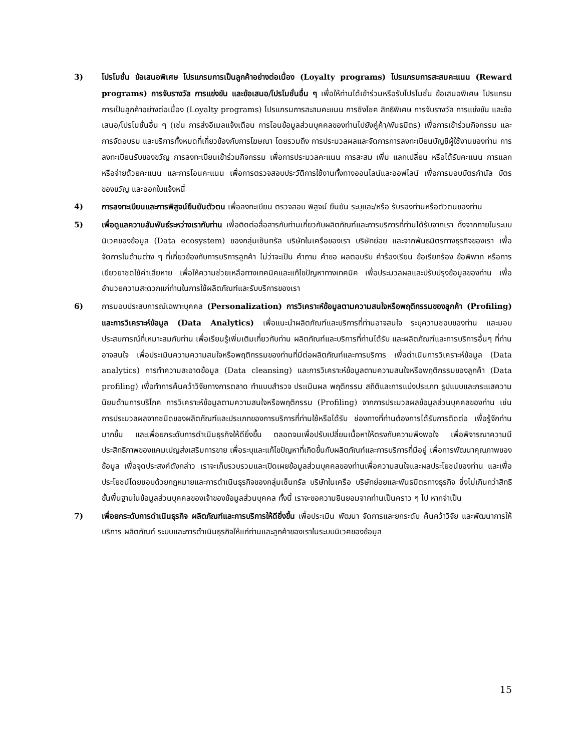3) โปรโมชั่น ข้อเสนอพิเศษ โปรแกรมการเป็นลูกค้าอย่างต่อเนื่อง (Loyalty programs) โปรแกรมการสะสมคะแนน (Reward programs) การจับรางวัล การแข่งขัน และข้อเสนอ/โปรโมชั่นอื่น ๆ เพื่อให้ท่านได้เข้าร่วมหรือรับโปรโมชั่น ข้อเสนอพิเศษ โปรแกรมการเป็นลูกค้าอย่างต่อเนื่อง (Loyalty programs) โปรแกรมการสะสมคะแนน การชิงโชค สิทธิพิเศษ การจับรางวัล การแข่งขัน และข้อเสนอ/โปรโมชั่นอื่น ๆ (เช่น การส่งอีเมลแจ้งเตือน การโอนข้อมูลส่วนบุคคลของท่านไปยังคู่ค้า/พันธมิตร) เพื่อการเข้าร่วมกิจกรรม และการจัดอบรม และบริการทั้งหมดที่เกี่ยวข้องกับการโฆษณา โดยรวมถึง การประมวลผลและจัดการการลงทะเบียนบัญชีผู้ใช้งานของท่าน การลงทะเบียนรับของขวัญ การลงทะเบียนเข้าร่วมกิจกรรม เพื่อการประมวลคะแนน การสะสม เพิ่ม แลกเปลี่ยน หรือได้รับคะแนน การแลกหรือจ่ายด้วยคะแนน และการโอนคะแนน เพื่อการตรวจสอบประวัติการใช้งานทั้งทางออนไลน์และออฟไลน์ เพื่อการมอบบัตรกำนัล บัตรของขวัญ และออกใบแจ้งหนี้
4) การลงทะเบียนและการพิสูจน์ยืนยันตัวตน เพื่อลงทะเบียน ตรวจสอบ พิสูจน์ ยืนยัน ระบุและ/หรือ รับรองท่านหรือตัวตนของท่าน
5) เพื่อดูแลความสัมพันธ์ระหว่างเรากับท่าน เพื่อติดต่อสื่อสารกับท่านเกี่ยวกับผลิตภัณฑ์และการบริการที่ท่านได้รับจากเรา ทั้งจากภายในระบบนิเวศของข้อมูล (Data ecosystem) ของกลุ่มเซ็นทรัล บริษัทในเครือของเรา บริษัทย่อย และจากพันธมิตรทางธุรกิจของเรา เพื่อจัดการในด้านต่าง ๆ ที่เกี่ยวข้องกับการบริการลูกค้า ไม่ว่าจะเป็น คำถาม คำขอ ผลตอบรับ คำร้องเรียน ข้อเรียกร้อง ข้อพิพาท หรือการเยียวยาชดใช้ค่าเสียหาย เพื่อให้ความช่วยเหลือทางเทคนิคและแก้ไขปัญหาทางเทคนิค เพื่อประมวลผลและปรับปรุงข้อมูลของท่าน เพื่ออำนวยความสะดวกแก่ท่านในการใช้ผลิตภัณฑ์และรับบริการของเรา
6) การมอบประสบการณ์เฉพาะบุคคล (Personalization) การวิเคราะห์ข้อมูลตามความสนใจหรือพฤติกรรมของลูกค้า (Profiling) และการวิเคราะห์ข้อมูล (Data Analytics) เพื่อแนะนำผลิตภัณฑ์และบริการที่ท่านอาจสนใจ ระบุความชอบของท่าน และมอบประสบการณ์ที่เหมาะสมกับท่าน เพื่อเรียนรู้เพิ่มเติมเกี่ยวกับท่าน ผลิตภัณฑ์และบริการที่ท่านได้รับ และผลิตภัณฑ์และการบริการอื่นๆ ที่ท่านอาจสนใจ เพื่อประเมินความความสนใจหรือพฤติกรรมของท่านที่มีต่อผลิตภัณฑ์และการบริการ เพื่อดำเนินการวิเคราะห์ข้อมูล (Data analytics) การทำความสะอาดข้อมูล (Data cleansing) และการวิเคราะห์ข้อมูลตามความสนใจหรือพฤติกรรมของลูกค้า (Data profiling) เพื่อทำการค้นคว้าวิจัยทางการตลาด ทำแบบสำรวจ ประเมินผล พฤติกรรม สถิติและการแบ่งประเภท รูปแบบและกระแสความนิยมด้านการบริโภค การวิเคราะห์ข้อมูลตามความสนใจหรือพฤติกรรม (Profiling) จากการประมวลผลข้อมูลส่วนบุคคลของท่าน เช่น การประมวลผลจากชนิดของผลิตภัณฑ์และประเภทของการบริการที่ท่านใช้หรือได้รับ ช่องทางที่ท่านต้องการได้รับการติดต่อ เพื่อรู้จักท่านมากขึ้น และเพื่อยกระดับการดำเนินธุรกิจให้ดียิ่งขึ้น ตลอดจนเพื่อปรับเปลี่ยนเนื้อหาให้ตรงกับความพึงพอใจ เพื่อพิจารณาความมีประสิทธิภาพของแคมเปญส่งเสริมการขาย เพื่อระบุและแก้ไขปัญหาที่เกิดขึ้นกับผลิตภัณฑ์และการบริการที่มีอยู่ เพื่อการพัฒนาคุณภาพของข้อมูล เพื่อจุดประสงค์ดังกล่าว เราจะเก็บรวบรวมและเปิดเผยข้อมูลส่วนบุคคลของท่านเพื่อความสนใจและผลประโยชน์ของท่าน และเพื่อประโยชน์โดยชอบด้วยกฎหมายและการดำเนินธุรกิจของกลุ่มเซ็นทรัล บริษัทในเครือ บริษัทย่อยและพันธมิตรทางธุรกิจ ซึ่งไม่เกินกว่าสิทธิขั้นพื้นฐานในข้อมูลส่วนบุคคลของเจ้าของข้อมูลส่วนบุคคล ทั้งนี้ เราจะขอความยินยอมจากท่านเป็นคราว ๆ ไป หากจำเป็น
7) เพื่อยกระดับการดำเนินธุรกิจ ผลิตภัณฑ์และการบริการให้ดียิ่งขึ้น เพื่อประเมิน พัฒนา จัดการและยกระดับ ค้นคว้าวิจัย และพัฒนาการให้บริการ ผลิตภัณฑ์ ระบบและการดำเนินธุรกิจให้แก่ท่านและลูกค้าของเราในระบบนิเวศของข้อมูล
15